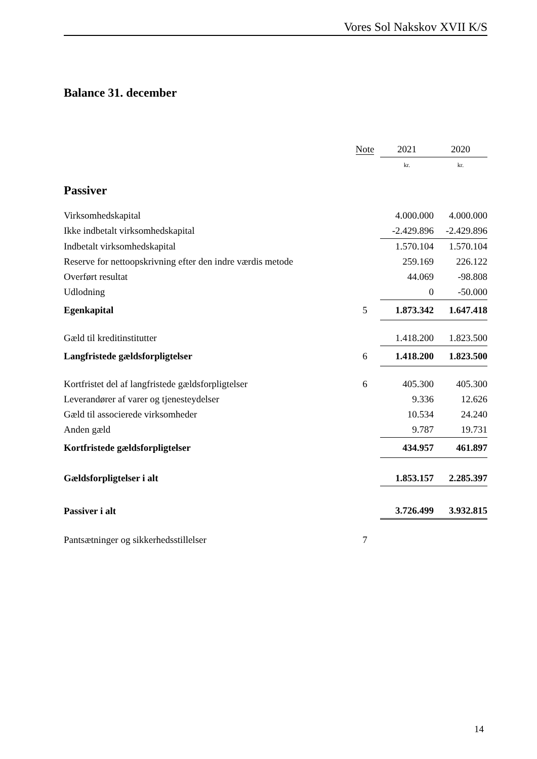Vores Sol Nakskov XVII K/S
Balance 31. december
| | Note | | 2021 | | 2020 |
| --- | --- | --- | --- | --- | --- |
| | | | kr. | | kr. |
| Passiver | | | | | |
| Virksomhedskapital | | | 4.000.000 | | 4.000.000 |
| Ikke indbetalt virksomhedskapital | | | -2.429.896 | | -2.429.896 |
| Indbetalt virksomhedskapital | | | 1.570.104 | | 1.570.104 |
| Reserve for nettoopskrivning efter den indre værdis metode | | | 259.169 | | 226.122 |
| Overført resultat | | | 44.069 | | -98.808 |
| Udlodning | | | 0 | | -50.000 |
| Egenkapital | 5 | | 1.873.342 | | 1.647.418 |
| Gæld til kreditinstitutter | | | 1.418.200 | | 1.823.500 |
| Langfristede gældsforpligtelser | 6 | | 1.418.200 | | 1.823.500 |
| Kortfristet del af langfristede gældsforpligtelser | 6 | | 405.300 | | 405.300 |
| Leverandører af varer og tjenesteydelser | | | 9.336 | | 12.626 |
| Gæld til associerede virksomheder | | | 10.534 | | 24.240 |
| Anden gæld | | | 9.787 | | 19.731 |
| Kortfristede gældsforpligtelser | | | 434.957 | | 461.897 |
| Gældsforpligtelser i alt | | | 1.853.157 | | 2.285.397 |
| Passiver i alt | | | 3.726.499 | | 3.932.815 |
| Pantsætninger og sikkerhedsstillelser | 7 | | | | |
14